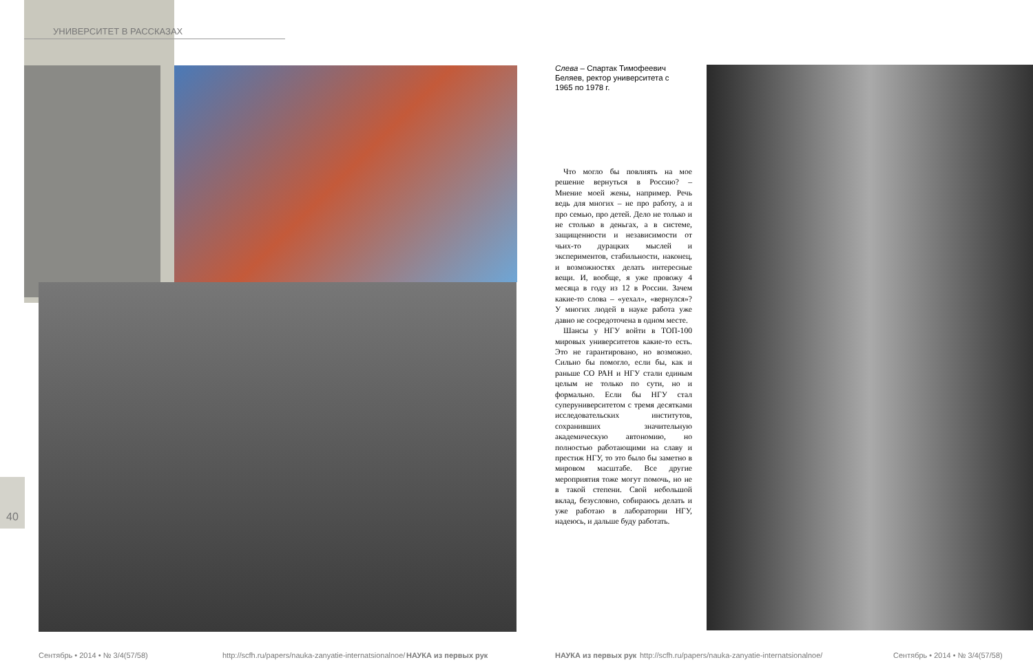УНИВЕРСИТЕТ В РАССКАЗАХ
Слева – Спартак Тимофеевич Беляев, ректор университета с 1965 по 1978 г.
Что могло бы повлиять на мое решение вернуться в Россию? – Мнение моей жены, например. Речь ведь для многих – не про работу, а и про семью, про детей. Дело не только и не столько в деньгах, а в системе, защищенности и независимости от чьих-то дурацких мыслей и экспериментов, стабильности, наконец, и возможностях делать интересные вещи. И, вообще, я уже провожу 4 месяца в году из 12 в России. Зачем какие-то слова – «уехал», «вернулся»? У многих людей в науке работа уже давно не сосредоточена в одном месте.
Шансы у НГУ войти в ТОП-100 мировых университетов какие-то есть. Это не гарантировано, но возможно. Сильно бы помогло, если бы, как и раньше СО РАН и НГУ стали единым целым не только по сути, но и формально. Если бы НГУ стал суперуниверситетом с тремя десятками исследовательских институтов, сохранивших значительную академическую автономию, но полностью работающими на славу и престиж НГУ, то это было бы заметно в мировом масштабе. Все другие мероприятия тоже могут помочь, но не в такой степени. Свой небольшой вклад, безусловно, собираюсь делать и уже работаю в лаборатории НГУ, надеюсь, и дальше буду работать.
40
Сентябрь • 2014 • № 3/4(57/58)
http://scfh.ru/papers/nauka-zanyatie-internatsionalnoe/
НАУКА из первых рук НАУКА из первых рук
http://scfh.ru/papers/nauka-zanyatie-internatsionalnoe/
Сентябрь • 2014 • № 3/4(57/58)